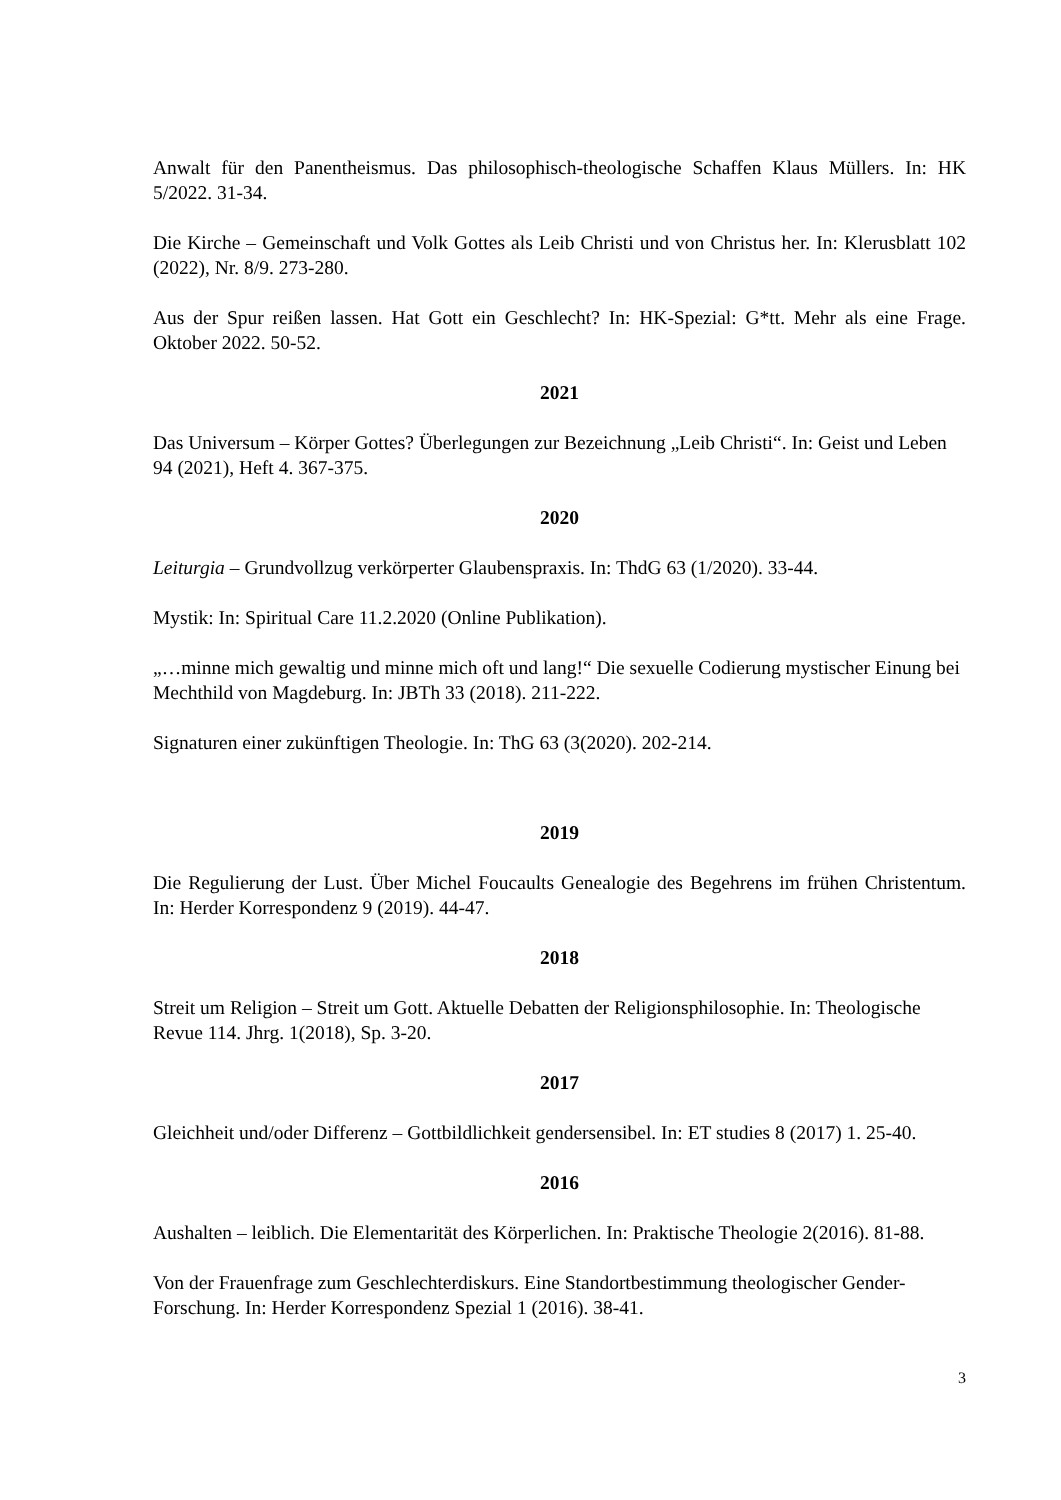Anwalt für den Panentheismus. Das philosophisch-theologische Schaffen Klaus Müllers. In: HK 5/2022. 31-34.
Die Kirche – Gemeinschaft und Volk Gottes als Leib Christi und von Christus her. In: Klerusblatt 102 (2022), Nr. 8/9. 273-280.
Aus der Spur reißen lassen. Hat Gott ein Geschlecht? In: HK-Spezial: G*tt. Mehr als eine Frage. Oktober 2022. 50-52.
2021
Das Universum – Körper Gottes? Überlegungen zur Bezeichnung „Leib Christi“. In: Geist und Leben 94 (2021), Heft 4. 367-375.
2020
Leiturgia – Grundvollzug verkörperter Glaubenspraxis. In: ThdG 63 (1/2020). 33-44.
Mystik: In: Spiritual Care 11.2.2020 (Online Publikation).
„…minne mich gewaltig und minne mich oft und lang!“ Die sexuelle Codierung mystischer Einung bei Mechthild von Magdeburg. In: JBTh 33 (2018). 211-222.
Signaturen einer zukünftigen Theologie. In: ThG 63 (3(2020). 202-214.
2019
Die Regulierung der Lust. Über Michel Foucaults Genealogie des Begehrens im frühen Christentum. In: Herder Korrespondenz 9 (2019). 44-47.
2018
Streit um Religion – Streit um Gott. Aktuelle Debatten der Religionsphilosophie. In: Theologische Revue 114. Jhrg. 1(2018), Sp. 3-20.
2017
Gleichheit und/oder Differenz – Gottbildlichkeit gendersensibel. In: ET studies 8 (2017) 1. 25-40.
2016
Aushalten – leiblich. Die Elementarität des Körperlichen. In: Praktische Theologie 2(2016). 81-88.
Von der Frauenfrage zum Geschlechterdiskurs. Eine Standortbestimmung theologischer Gender-Forschung. In: Herder Korrespondenz Spezial 1 (2016). 38-41.
3